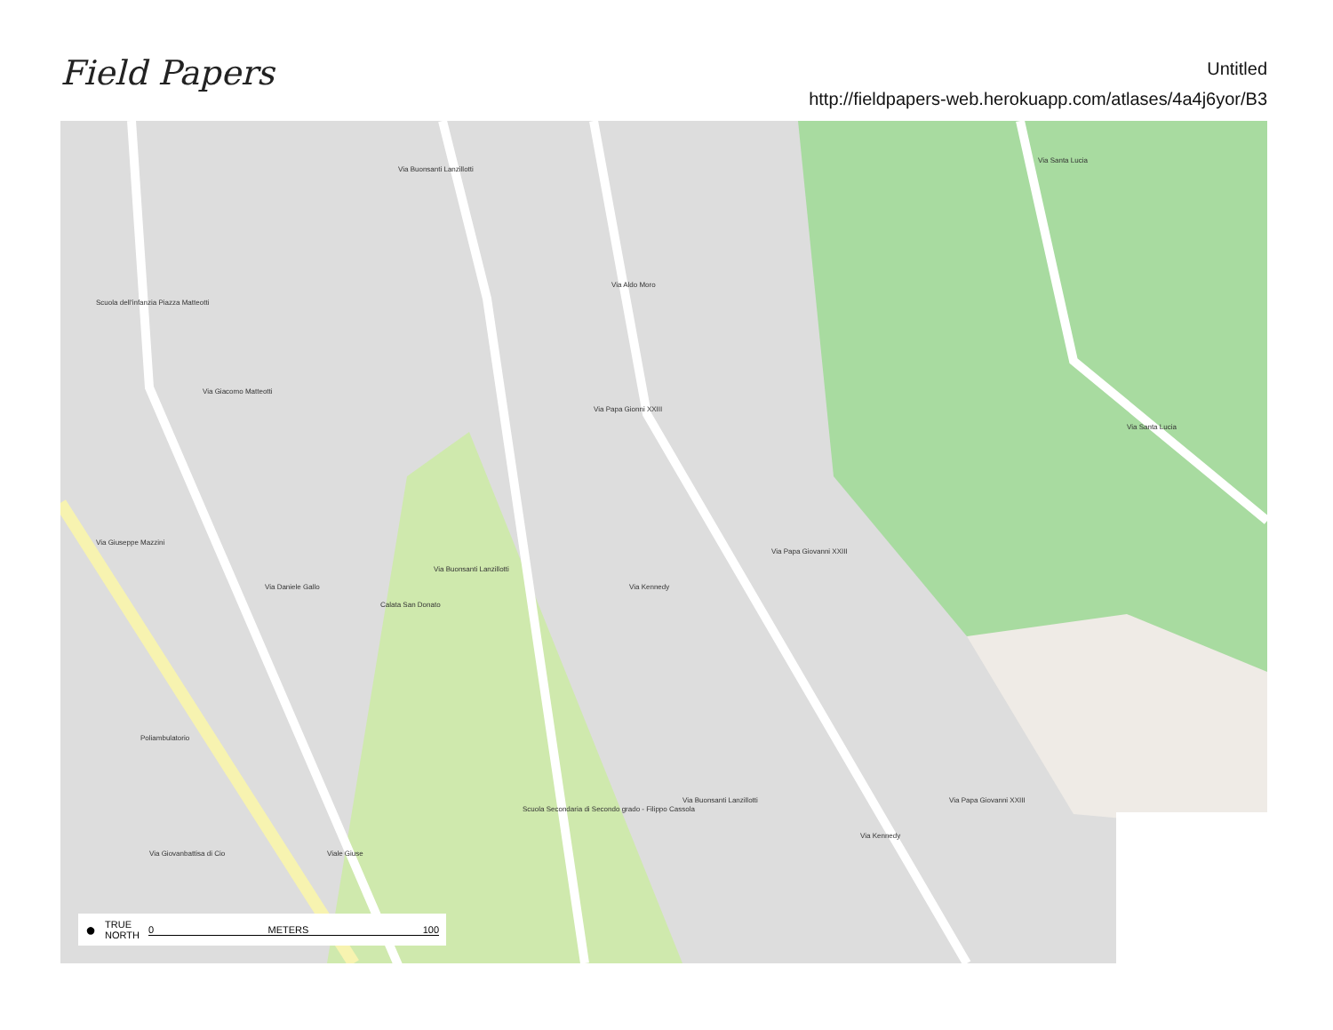Field Papers
Untitled
http://fieldpapers-web.herokuapp.com/atlases/4a4j6yor/B3
Via Buonsanti Lanzillotti
Via Aldo Moro
Via Santa Lucia
Via Giacomo Matteotti
Scuola dell'infanzia Piazza Matteotti
Via Papa Gionni XXIII
Via Santa Lucia
Via Giuseppe Mazzini
Via Daniele Gallo
Calata San Donato
Via Buonsanti Lanzillotti
Via Kennedy
Via Papa Giovanni XXIII
Poliambulatorio
Via Buonsanti Lanzillotti
Scuola Secondaria di Secondo grado - Filippo Cassola
Via Kennedy
Via Papa Giovanni XXIII
Via Giovanbattisa di Cio Viale Giuse
● TRUE
NORTH 0 METERS 100